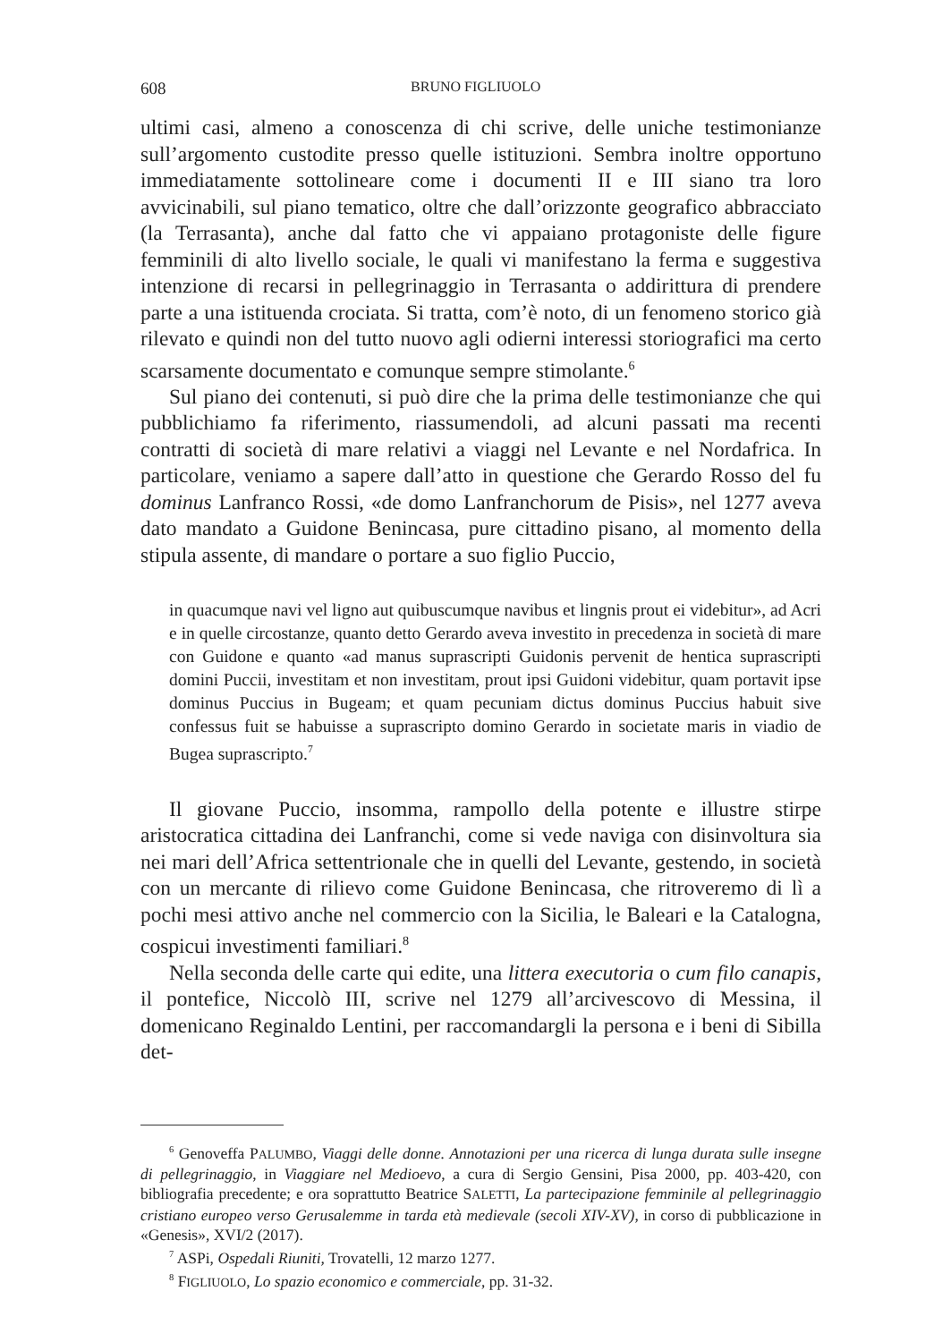608 BRUNO FIGLIUOLO
ultimi casi, almeno a conoscenza di chi scrive, delle uniche testimonianze sull’argomento custodite presso quelle istituzioni. Sembra inoltre opportuno immediatamente sottolineare come i documenti II e III siano tra loro avvicinabili, sul piano tematico, oltre che dall’orizzonte geografico abbracciato (la Terrasanta), anche dal fatto che vi appaiano protagoniste delle figure femminili di alto livello sociale, le quali vi manifestano la ferma e suggestiva intenzione di recarsi in pellegrinaggio in Terrasanta o addirittura di prendere parte a una istituenda crociata. Si tratta, com’è noto, di un fenomeno storico già rilevato e quindi non del tutto nuovo agli odierni interessi storiografici ma certo scarsamente documentato e comunque sempre stimolante.<sup>6</sup>
Sul piano dei contenuti, si può dire che la prima delle testimonianze che qui pubblichiamo fa riferimento, riassumendoli, ad alcuni passati ma recenti contratti di società di mare relativi a viaggi nel Levante e nel Nordafrica. In particolare, veniamo a sapere dall’atto in questione che Gerardo Rosso del fu dominus Lanfranco Rossi, «de domo Lanfranchorum de Pisis», nel 1277 aveva dato mandato a Guidone Benincasa, pure cittadino pisano, al momento della stipula assente, di mandare o portare a suo figlio Puccio,
in quacumque navi vel ligno aut quibuscumque navibus et lingnis prout ei videbitur», ad Acri e in quelle circostanze, quanto detto Gerardo aveva investito in precedenza in società di mare con Guidone e quanto «ad manus suprascripti Guidonis pervenit de hentica suprascripti domini Puccii, investitam et non investitam, prout ipsi Guidoni videbitur, quam portavit ipse dominus Puccius in Bugeam; et quam pecuniam dictus dominus Puccius habuit sive confessus fuit se habuisse a suprascripto domino Gerardo in societate maris in viadio de Bugea suprascripto.<sup>7</sup>
Il giovane Puccio, insomma, rampollo della potente e illustre stirpe aristocratica cittadina dei Lanfranchi, come si vede naviga con disinvoltura sia nei mari dell’Africa settentrionale che in quelli del Levante, gestendo, in società con un mercante di rilievo come Guidone Benincasa, che ritroveremo di lì a pochi mesi attivo anche nel commercio con la Sicilia, le Baleari e la Catalogna, cospicui investimenti familiari.<sup>8</sup>
Nella seconda delle carte qui edite, una littera executoria o cum filo canapis, il pontefice, Niccolò III, scrive nel 1279 all’arcivescovo di Messina, il domenicano Reginaldo Lentini, per raccomandargli la persona e i beni di Sibilla det-
<sup>6</sup> Genoveffa PALUMBO, Viaggi delle donne. Annotazioni per una ricerca di lunga durata sulle insegne di pellegrinaggio, in Viaggiare nel Medioevo, a cura di Sergio Gensini, Pisa 2000, pp. 403-420, con bibliografia precedente; e ora soprattutto Beatrice SALETTI, La partecipazione femminile al pellegrinaggio cristiano europeo verso Gerusalemme in tarda età medievale (secoli XIV-XV), in corso di pubblicazione in «Genesis», XVI/2 (2017).
<sup>7</sup> ASPi, Ospedali Riuniti, Trovatelli, 12 marzo 1277.
<sup>8</sup> FIGLIUOLO, Lo spazio economico e commerciale, pp. 31-32.